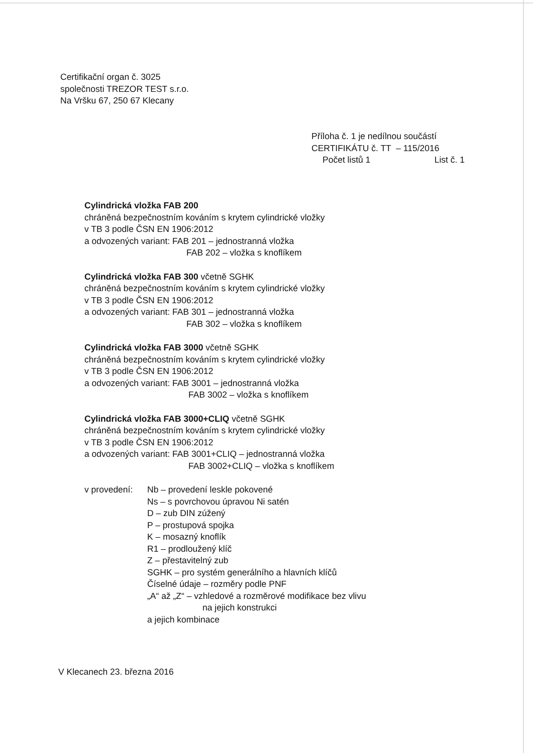Certifikační organ č. 3025
společnosti TREZOR TEST s.r.o.
Na Vršku 67, 250 67 Klecany
Příloha č. 1 je nedílnou součástí
CERTIFIKÁTU č. TT – 115/2016
Počet listů 1 List č. 1
Cylindrická vložka FAB 200
chráněná bezpečnostním kováním s krytem cylindrické vložky
v TB 3 podle ČSN EN 1906:2012
a odvozených variant: FAB 201 – jednostranná vložka
FAB 202 – vložka s knoflíkem
Cylindrická vložka FAB 300 včetně SGHK
chráněná bezpečnostním kováním s krytem cylindrické vložky
v TB 3 podle ČSN EN 1906:2012
a odvozených variant: FAB 301 – jednostranná vložka
FAB 302 – vložka s knoflíkem
Cylindrická vložka FAB 3000 včetně SGHK
chráněná bezpečnostním kováním s krytem cylindrické vložky
v TB 3 podle ČSN EN 1906:2012
a odvozených variant: FAB 3001 – jednostranná vložka
FAB 3002 – vložka s knoflíkem
Cylindrická vložka FAB 3000+CLIQ včetně SGHK
chráněná bezpečnostním kováním s krytem cylindrické vložky
v TB 3 podle ČSN EN 1906:2012
a odvozených variant: FAB 3001+CLIQ – jednostranná vložka
FAB 3002+CLIQ – vložka s knoflíkem
v provedení:
Nb – provedení leskle pokovené
Ns – s povrchovou úpravou Ni satén
D – zub DIN zúžený
P – prostupová spojka
K – mosazný knoflík
R1 – prodloužený klíč
Z – přestavitelný zub
SGHK – pro systém generálního a hlavních klíčů
Číselné údaje – rozměry podle PNF
„A“ až „Z“ – vzhledové a rozměrové modifikace bez vlivu
na jejich konstrukci
a jejich kombinace
V Klecanech 23. března 2016